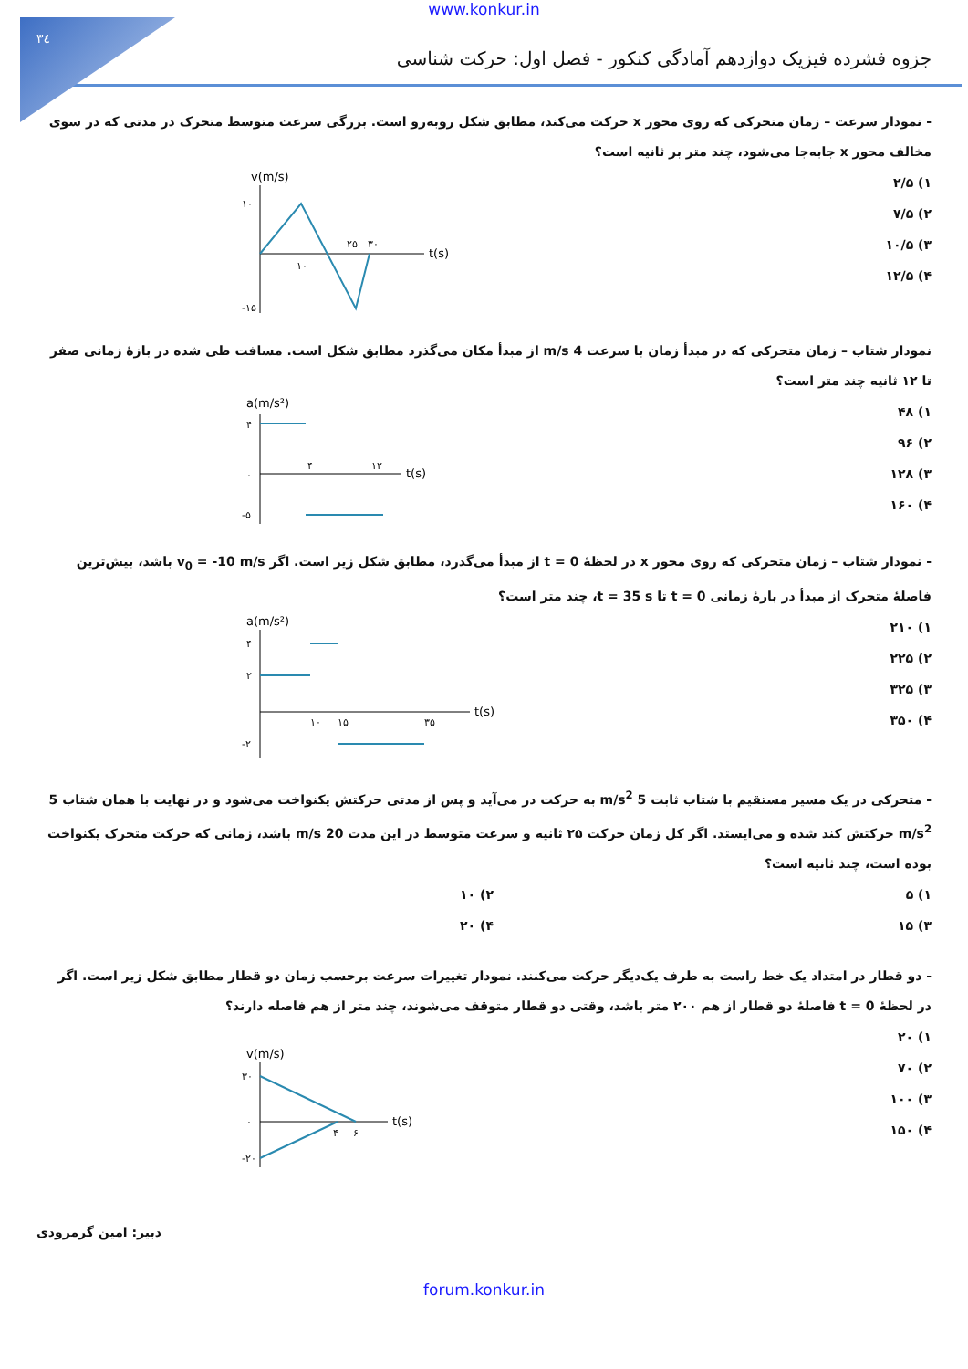۳٤
www.konkur.in
جزوه فشرده فیزیک دوازدهم آمادگی کنکور - فصل اول: حرکت شناسی
- نمودار سرعت – زمان متحرکی که روی محور x حرکت می‌کند، مطابق شکل روبه‌رو است. بزرگی سرعت متوسط متحرک در مدتی که در سوی مخالف محور x جابه‌جا می‌شود، چند متر بر ثانیه است؟
۱) ۲/۵
۲) ۷/۵
۳) ۱۰/۵
۴) ۱۲/۵
v(m/s)
۱۰
-۱۵
۱۰
۲۵
۳۰
t(s)
نمودار شتاب – زمان متحرکی که در مبدأ زمان با سرعت 4 m/s از مبدأ مکان می‌گذرد مطابق شکل است. مسافت طی شده در بازهٔ زمانی صفر تا ۱۲ ثانیه چند متر است؟
۱) ۴۸
۲) ۹۶
۳) ۱۲۸
۴) ۱۶۰
a(m/s²)
۴
۰
-۵
۴
۱۲
t(s)
- نمودار شتاب – زمان متحرکی که روی محور x در لحظهٔ t = 0 از مبدأ می‌گذرد، مطابق شکل زیر است. اگر v<sub>0</sub> = -10 m/s باشد، بیش‌ترین فاصلهٔ متحرک از مبدأ در بازهٔ زمانی t = 0 تا t = 35 s، چند متر است؟
۱) ۲۱۰
۲) ۲۲۵
۳) ۳۲۵
۴) ۳۵۰
a(m/s²)
۴
۲
-۲
۱۰
۱۵
۳۵
t(s)
- متحرکی در یک مسیر مستقیم با شتاب ثابت 5 m/s<sup>2</sup> به حرکت در می‌آید و پس از مدتی حرکتش یکنواخت می‌شود و در نهایت با همان شتاب 5 m/s<sup>2</sup> حرکتش کند شده و می‌ایستد. اگر کل زمان حرکت ۲۵ ثانیه و سرعت متوسط در این مدت 20 m/s باشد، زمانی که حرکت متحرک یکنواخت بوده است، چند ثانیه است؟
۱) ۵ ۲) ۱۰
۳) ۱۵ ۴) ۲۰
- دو قطار در امتداد یک خط راست به طرف یک‌دیگر حرکت می‌کنند. نمودار تغییرات سرعت برحسب زمان دو قطار مطابق شکل زیر است. اگر در لحظهٔ t = 0 فاصلهٔ دو قطار از هم ۲۰۰ متر باشد، وقتی دو قطار متوقف می‌شوند، چند متر از هم فاصله دارند؟
۱) ۲۰
۲) ۷۰
۳) ۱۰۰
۴) ۱۵۰
v(m/s)
۳۰
۰
-۲۰
۴
۶
t(s)
دبیر: امین گرمرودی
forum.konkur.in